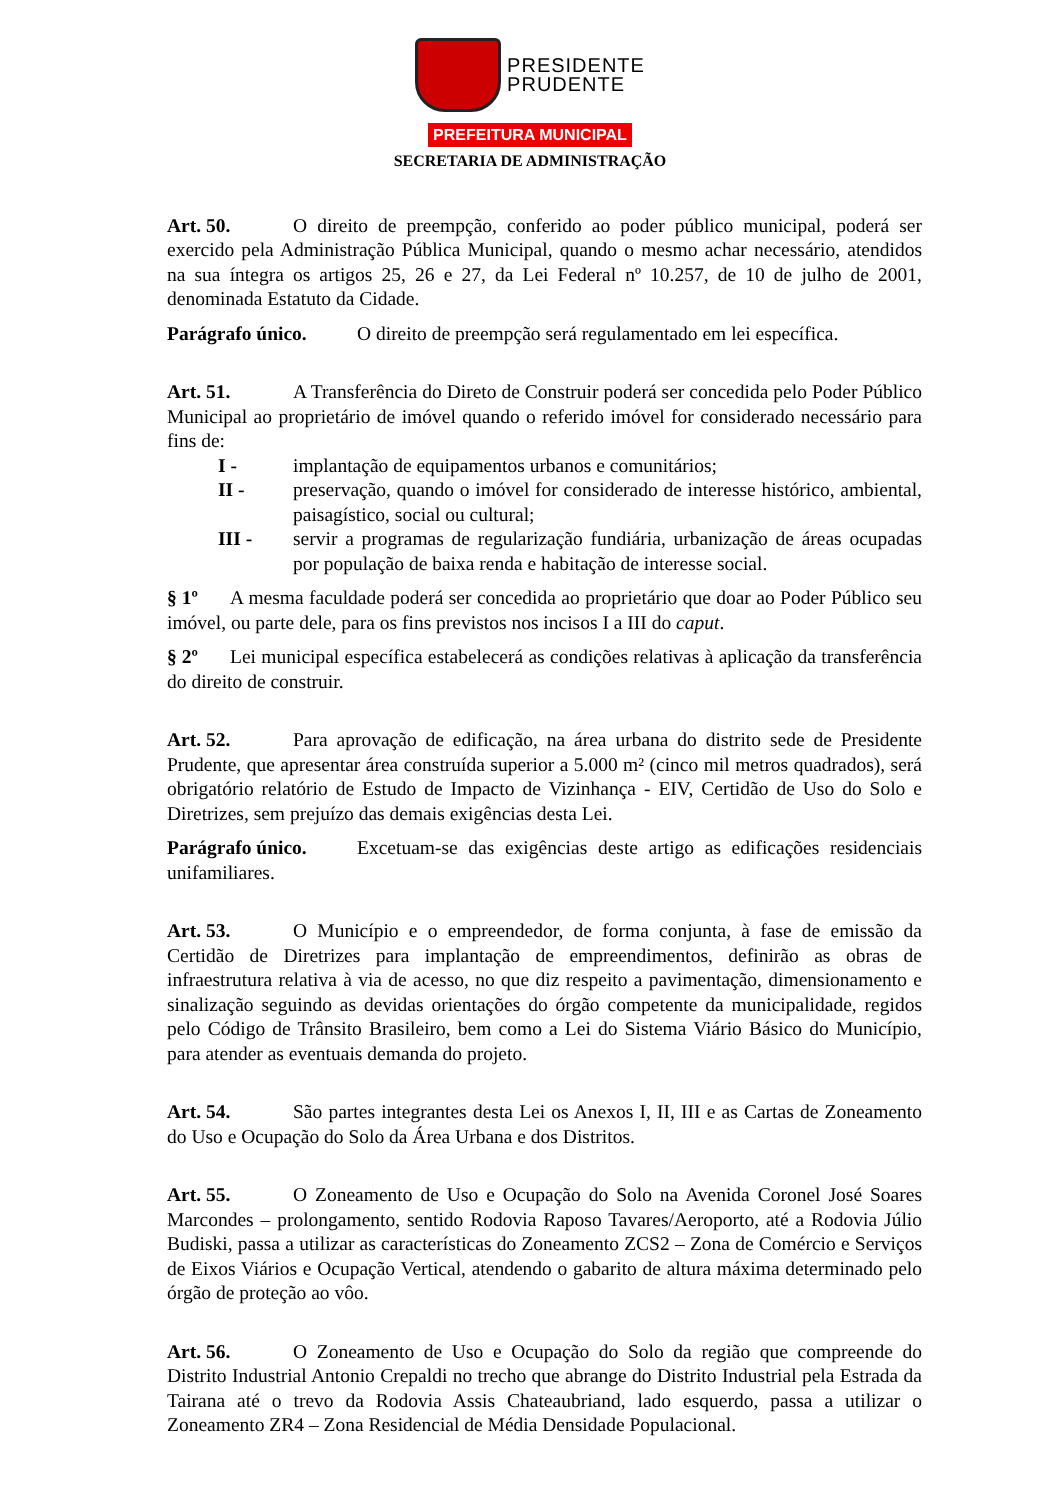PRESIDENTE
PRUDENTE
PREFEITURA MUNICIPAL
SECRETARIA DE ADMINISTRAÇÃO
Art. 50. O direito de preempção, conferido ao poder público municipal, poderá ser exercido pela Administração Pública Municipal, quando o mesmo achar necessário, atendidos na sua íntegra os artigos 25, 26 e 27, da Lei Federal nº 10.257, de 10 de julho de 2001, denominada Estatuto da Cidade.
Parágrafo único. O direito de preempção será regulamentado em lei específica.
Art. 51. A Transferência do Direto de Construir poderá ser concedida pelo Poder Público Municipal ao proprietário de imóvel quando o referido imóvel for considerado necessário para fins de:
I - implantação de equipamentos urbanos e comunitários;
II - preservação, quando o imóvel for considerado de interesse histórico, ambiental, paisagístico, social ou cultural;
III - servir a programas de regularização fundiária, urbanização de áreas ocupadas por população de baixa renda e habitação de interesse social.
§ 1º A mesma faculdade poderá ser concedida ao proprietário que doar ao Poder Público seu imóvel, ou parte dele, para os fins previstos nos incisos I a III do caput.
§ 2º Lei municipal específica estabelecerá as condições relativas à aplicação da transferência do direito de construir.
Art. 52. Para aprovação de edificação, na área urbana do distrito sede de Presidente Prudente, que apresentar área construída superior a 5.000 m² (cinco mil metros quadrados), será obrigatório relatório de Estudo de Impacto de Vizinhança - EIV, Certidão de Uso do Solo e Diretrizes, sem prejuízo das demais exigências desta Lei.
Parágrafo único. Excetuam-se das exigências deste artigo as edificações residenciais unifamiliares.
Art. 53. O Município e o empreendedor, de forma conjunta, à fase de emissão da Certidão de Diretrizes para implantação de empreendimentos, definirão as obras de infraestrutura relativa à via de acesso, no que diz respeito a pavimentação, dimensionamento e sinalização seguindo as devidas orientações do órgão competente da municipalidade, regidos pelo Código de Trânsito Brasileiro, bem como a Lei do Sistema Viário Básico do Município, para atender as eventuais demanda do projeto.
Art. 54. São partes integrantes desta Lei os Anexos I, II, III e as Cartas de Zoneamento do Uso e Ocupação do Solo da Área Urbana e dos Distritos.
Art. 55. O Zoneamento de Uso e Ocupação do Solo na Avenida Coronel José Soares Marcondes – prolongamento, sentido Rodovia Raposo Tavares/Aeroporto, até a Rodovia Júlio Budiski, passa a utilizar as características do Zoneamento ZCS2 – Zona de Comércio e Serviços de Eixos Viários e Ocupação Vertical, atendendo o gabarito de altura máxima determinado pelo órgão de proteção ao vôo.
Art. 56. O Zoneamento de Uso e Ocupação do Solo da região que compreende do Distrito Industrial Antonio Crepaldi no trecho que abrange do Distrito Industrial pela Estrada da Tairana até o trevo da Rodovia Assis Chateaubriand, lado esquerdo, passa a utilizar o Zoneamento ZR4 – Zona Residencial de Média Densidade Populacional.